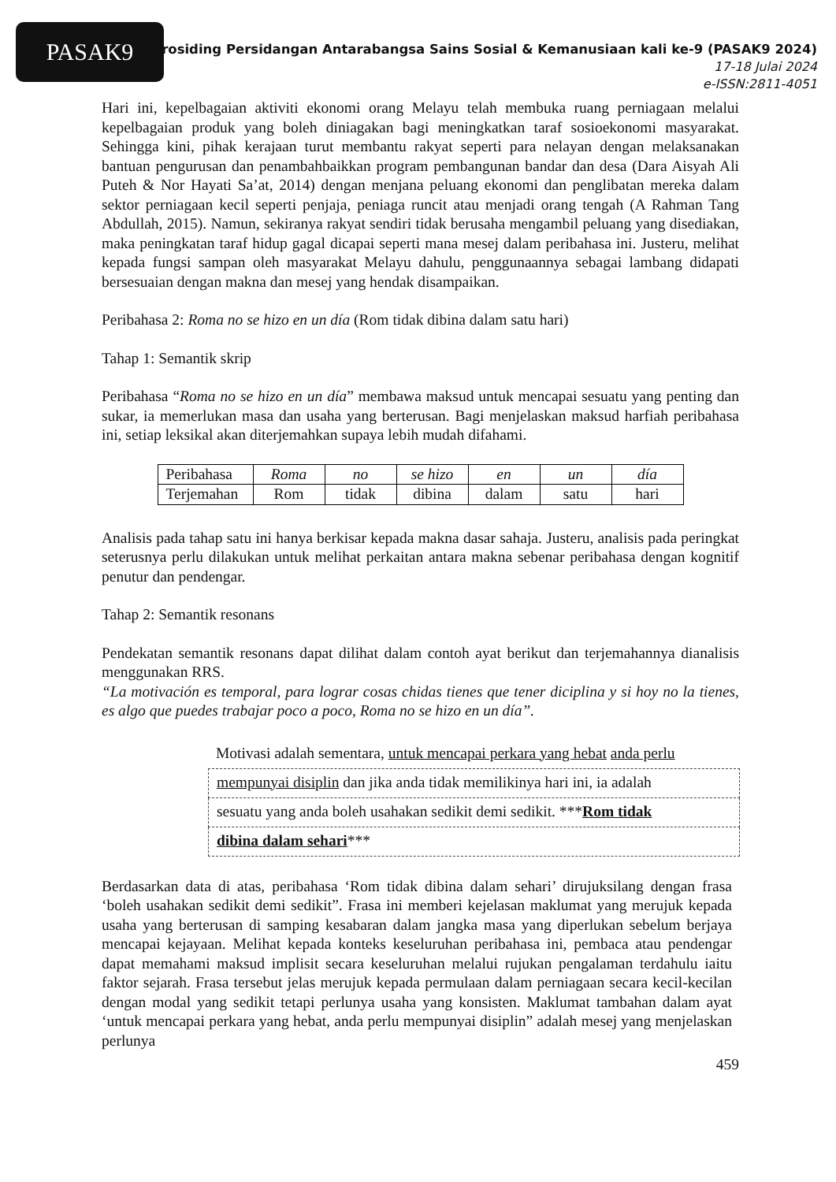PASAK9
E-Prosiding Persidangan Antarabangsa Sains Sosial & Kemanusiaan kali ke-9 (PASAK9 2024)
17-18 Julai 2024
e-ISSN:2811-4051
Hari ini, kepelbagaian aktiviti ekonomi orang Melayu telah membuka ruang perniagaan melalui kepelbagaian produk yang boleh diniagakan bagi meningkatkan taraf sosioekonomi masyarakat. Sehingga kini, pihak kerajaan turut membantu rakyat seperti para nelayan dengan melaksanakan bantuan pengurusan dan penambahbaikkan program pembangunan bandar dan desa (Dara Aisyah Ali Puteh & Nor Hayati Sa’at, 2014) dengan menjana peluang ekonomi dan penglibatan mereka dalam sektor perniagaan kecil seperti penjaja, peniaga runcit atau menjadi orang tengah (A Rahman Tang Abdullah, 2015). Namun, sekiranya rakyat sendiri tidak berusaha mengambil peluang yang disediakan, maka peningkatan taraf hidup gagal dicapai seperti mana mesej dalam peribahasa ini. Justeru, melihat kepada fungsi sampan oleh masyarakat Melayu dahulu, penggunaannya sebagai lambang didapati bersesuaian dengan makna dan mesej yang hendak disampaikan.
Peribahasa 2: Roma no se hizo en un día (Rom tidak dibina dalam satu hari)
Tahap 1: Semantik skrip
Peribahasa “Roma no se hizo en un día” membawa maksud untuk mencapai sesuatu yang penting dan sukar, ia memerlukan masa dan usaha yang berterusan. Bagi menjelaskan maksud harfiah peribahasa ini, setiap leksikal akan diterjemahkan supaya lebih mudah difahami.
| Peribahasa | Roma | no | se hizo | en | un | día |
| Terjemahan | Rom | tidak | dibina | dalam | satu | hari |
Analisis pada tahap satu ini hanya berkisar kepada makna dasar sahaja. Justeru, analisis pada peringkat seterusnya perlu dilakukan untuk melihat perkaitan antara makna sebenar peribahasa dengan kognitif penutur dan pendengar.
Tahap 2: Semantik resonans
Pendekatan semantik resonans dapat dilihat dalam contoh ayat berikut dan terjemahannya dianalisis menggunakan RRS.
“La motivación es temporal, para lograr cosas chidas tienes que tener diciplina y si hoy no la tienes, es algo que puedes trabajar poco a poco, Roma no se hizo en un día”.
Motivasi adalah sementara, untuk mencapai perkara yang hebat anda perlu
mempunyai disiplin dan jika anda tidak memilikinya hari ini, ia adalah
sesuatu yang anda boleh usahakan sedikit demi sedikit. ***Rom tidak
dibina dalam sehari***
Berdasarkan data di atas, peribahasa ‘Rom tidak dibina dalam sehari’ dirujuksilang dengan frasa ‘boleh usahakan sedikit demi sedikit”. Frasa ini memberi kejelasan maklumat yang merujuk kepada usaha yang berterusan di samping kesabaran dalam jangka masa yang diperlukan sebelum berjaya mencapai kejayaan. Melihat kepada konteks keseluruhan peribahasa ini, pembaca atau pendengar dapat memahami maksud implisit secara keseluruhan melalui rujukan pengalaman terdahulu iaitu faktor sejarah. Frasa tersebut jelas merujuk kepada permulaan dalam perniagaan secara kecil-kecilan dengan modal yang sedikit tetapi perlunya usaha yang konsisten. Maklumat tambahan dalam ayat ‘untuk mencapai perkara yang hebat, anda perlu mempunyai disiplin” adalah mesej yang menjelaskan perlunya
459